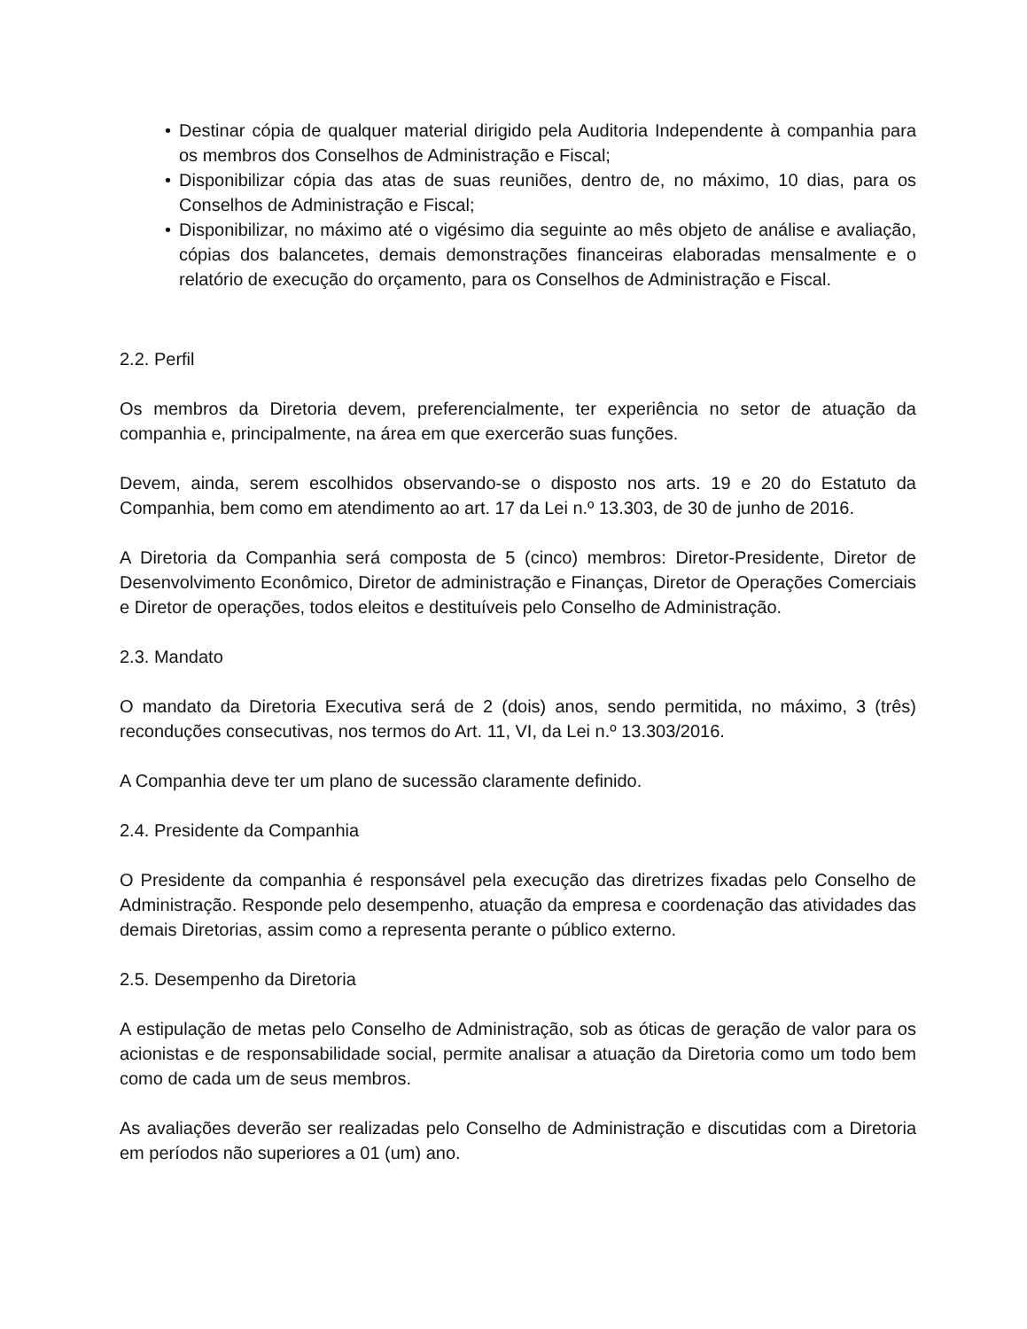• Destinar cópia de qualquer material dirigido pela Auditoria Independente à companhia para os membros dos Conselhos de Administração e Fiscal;
• Disponibilizar cópia das atas de suas reuniões, dentro de, no máximo, 10 dias, para os Conselhos de Administração e Fiscal;
• Disponibilizar, no máximo até o vigésimo dia seguinte ao mês objeto de análise e avaliação, cópias dos balancetes, demais demonstrações financeiras elaboradas mensalmente e o relatório de execução do orçamento, para os Conselhos de Administração e Fiscal.
2.2. Perfil
Os membros da Diretoria devem, preferencialmente, ter experiência no setor de atuação da companhia e, principalmente, na área em que exercerão suas funções.
Devem, ainda, serem escolhidos observando-se o disposto nos arts. 19 e 20 do Estatuto da Companhia, bem como em atendimento ao art. 17 da Lei n.º 13.303, de 30 de junho de 2016.
A Diretoria da Companhia será composta de 5 (cinco) membros: Diretor-Presidente, Diretor de Desenvolvimento Econômico, Diretor de administração e Finanças, Diretor de Operações Comerciais e Diretor de operações, todos eleitos e destituíveis pelo Conselho de Administração.
2.3. Mandato
O mandato da Diretoria Executiva será de 2 (dois) anos, sendo permitida, no máximo, 3 (três) reconduções consecutivas, nos termos do Art. 11, VI, da Lei n.º 13.303/2016.
A Companhia deve ter um plano de sucessão claramente definido.
2.4. Presidente da Companhia
O Presidente da companhia é responsável pela execução das diretrizes fixadas pelo Conselho de Administração. Responde pelo desempenho, atuação da empresa e coordenação das atividades das demais Diretorias, assim como a representa perante o público externo.
2.5. Desempenho da Diretoria
A estipulação de metas pelo Conselho de Administração, sob as óticas de geração de valor para os acionistas e de responsabilidade social, permite analisar a atuação da Diretoria como um todo bem como de cada um de seus membros.
As avaliações deverão ser realizadas pelo Conselho de Administração e discutidas com a Diretoria em períodos não superiores a 01 (um) ano.